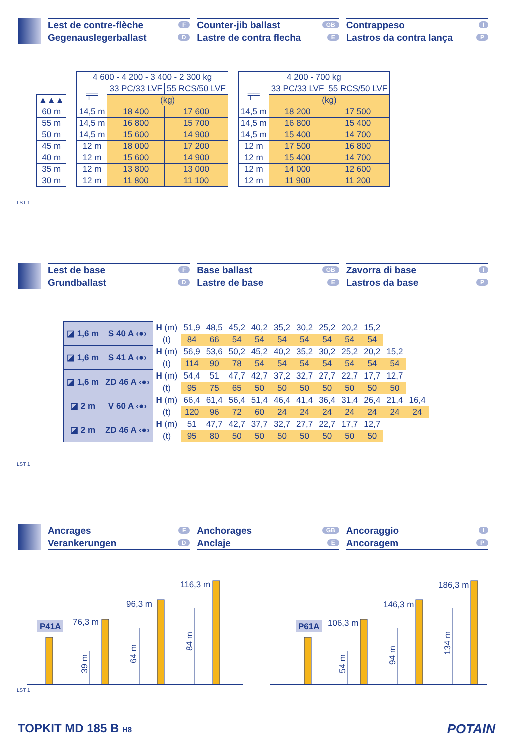Lest de contre-flèche F
Gegenauslegerballast D
Counter-jib ballast GB
Lastre de contra flecha E
Contrappeso I
Lastros da contra lança P
| ▲▲▲ |
| 60 m |
| 55 m |
| 50 m |
| 45 m |
| 40 m |
| 35 m |
| 30 m |
| 4 600 - 4 200 - 3 400 - 2 300 kg | | |
| --- | --- | --- |
| ╤═ | 33 PC/33 LVF | 55 RCS/50 LVF |
| | (kg) | |
| 14,5 m | 18 400 | 17 600 |
| 14,5 m | 16 800 | 15 700 |
| 14,5 m | 15 600 | 14 900 |
| 12 m | 18 000 | 17 200 |
| 12 m | 15 600 | 14 900 |
| 12 m | 13 800 | 13 000 |
| 12 m | 11 800 | 11 100 |
| 4 200 - 700 kg | | |
| --- | --- | --- |
| ╤═ | 33 PC/33 LVF | 55 RCS/50 LVF |
| | (kg) | |
| 14,5 m | 18 200 | 17 500 |
| 14,5 m | 16 800 | 15 400 |
| 14,5 m | 15 400 | 14 700 |
| 12 m | 17 500 | 16 800 |
| 12 m | 15 400 | 14 700 |
| 12 m | 14 000 | 12 600 |
| 12 m | 11 900 | 11 200 |
LST 1
Lest de base F
Grundballast D
Base ballast GB
Lastre de base E
Zavorra di base I
Lastros da base P
| ◪ 1,6 m | S 40 A ‹●› | H (m) | 51,9 | 48,5 | 45,2 | 40,2 | 35,2 | 30,2 | 25,2 | 20,2 | 15,2 | | |
| | | (t) | 84 | 66 | 54 | 54 | 54 | 54 | 54 | 54 | 54 | | |
| ◪ 1,6 m | S 41 A ‹●› | H (m) | 56,9 | 53,6 | 50,2 | 45,2 | 40,2 | 35,2 | 30,2 | 25,2 | 20,2 | 15,2 | |
| | | (t) | 114 | 90 | 78 | 54 | 54 | 54 | 54 | 54 | 54 | 54 | |
| ◪ 1,6 m | ZD 46 A ‹●› | H (m) | 54,4 | 51 | 47,7 | 42,7 | 37,2 | 32,7 | 27,7 | 22,7 | 17,7 | 12,7 | |
| | | (t) | 95 | 75 | 65 | 50 | 50 | 50 | 50 | 50 | 50 | 50 | |
| ◪ 2 m | V 60 A ‹●› | H (m) | 66,4 | 61,4 | 56,4 | 51,4 | 46,4 | 41,4 | 36,4 | 31,4 | 26,4 | 21,4 | 16,4 |
| | | (t) | 120 | 96 | 72 | 60 | 24 | 24 | 24 | 24 | 24 | 24 | 24 |
| ◪ 2 m | ZD 46 A ‹●› | H (m) | 51 | 47,7 | 42,7 | 37,7 | 32,7 | 27,7 | 22,7 | 17,7 | 12,7 | | |
| | | (t) | 95 | 80 | 50 | 50 | 50 | 50 | 50 | 50 | 50 | | |
LST 1
Ancrages F
Verankerungen D
Anchorages GB
Anclaje E
Ancoraggio I
Ancoragem P
P41A
P61A
76,3 m
96,3 m
116,3 m
106,3 m
146,3 m
186,3 m
39 m
64 m
84 m
54 m
94 m
134 m
LST 1
TOPKIT MD 185 B H8 POTAIN